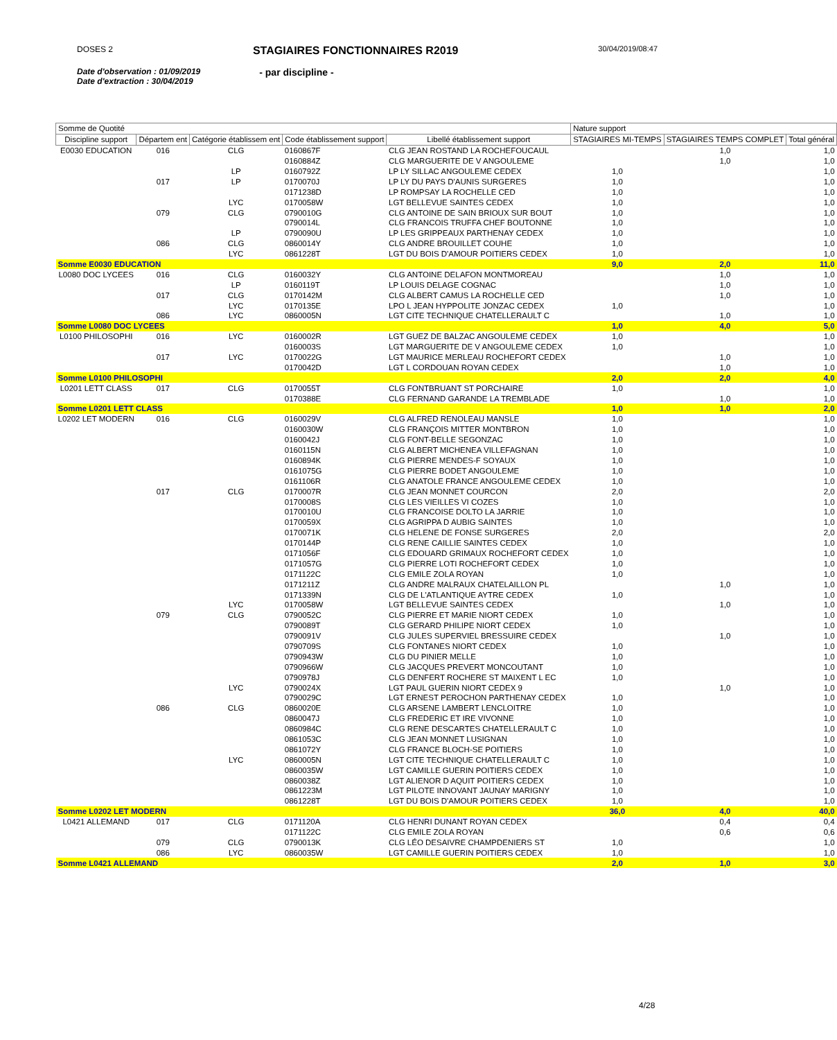DOSES 2 STAGIAIRES FONCTIONNAIRES R2019 30/04/2019/08:47
Date d'observation : 01/09/2019
Date d'extraction : 30/04/2019 - par discipline -
| Somme de Quotité | | | | | Nature support | | |
| --- | --- | --- | --- | --- | --- | --- | --- |
| Discipline support | Départem ent | Catégorie établissem ent | Code établissement support | Libellé établissement support | STAGIAIRES MI-TEMPS | STAGIAIRES TEMPS COMPLET | Total général |
| E0030 EDUCATION | 016 | CLG | 0160867F | CLG JEAN ROSTAND LA ROCHEFOUCAUL | | 1,0 | 1,0 |
| | | | 0160884Z | CLG MARGUERITE DE V ANGOULEME | | 1,0 | 1,0 |
| | | LP | 0160792Z | LP LY SILLAC ANGOULEME CEDEX | 1,0 | | 1,0 |
| | 017 | LP | 0170070J | LP LY DU PAYS D'AUNIS SURGERES | 1,0 | | 1,0 |
| | | | 0171238D | LP ROMPSAY LA ROCHELLE CED | 1,0 | | 1,0 |
| | | LYC | 0170058W | LGT BELLEVUE SAINTES CEDEX | 1,0 | | 1,0 |
| | 079 | CLG | 0790010G | CLG ANTOINE DE SAIN BRIOUX SUR BOUT | 1,0 | | 1,0 |
| | | | 0790014L | CLG FRANCOIS TRUFFA CHEF BOUTONNE | 1,0 | | 1,0 |
| | | LP | 0790090U | LP LES GRIPPEAUX PARTHENAY CEDEX | 1,0 | | 1,0 |
| | 086 | CLG | 0860014Y | CLG ANDRE BROUILLET COUHE | 1,0 | | 1,0 |
| | | LYC | 0861228T | LGT DU BOIS D'AMOUR POITIERS CEDEX | 1,0 | | 1,0 |
| Somme E0030 EDUCATION | | | | | 9,0 | 2,0 | 11,0 |
| L0080 DOC LYCEES | 016 | CLG | 0160032Y | CLG ANTOINE DELAFON MONTMOREAU | | 1,0 | 1,0 |
| | | LP | 0160119T | LP LOUIS DELAGE COGNAC | | 1,0 | 1,0 |
| | 017 | CLG | 0170142M | CLG ALBERT CAMUS LA ROCHELLE CED | | 1,0 | 1,0 |
| | | LYC | 0170135E | LPO L JEAN HYPPOLITE JONZAC CEDEX | 1,0 | | 1,0 |
| | 086 | LYC | 0860005N | LGT CITE TECHNIQUE CHATELLERAULT C | | 1,0 | 1,0 |
| Somme L0080 DOC LYCEES | | | | | 1,0 | 4,0 | 5,0 |
| L0100 PHILOSOPHI | 016 | LYC | 0160002R | LGT GUEZ DE BALZAC ANGOULEME CEDEX | 1,0 | | 1,0 |
| | | | 0160003S | LGT MARGUERITE DE V ANGOULEME CEDEX | 1,0 | | 1,0 |
| | 017 | LYC | 0170022G | LGT MAURICE MERLEAU ROCHEFORT CEDEX | | 1,0 | 1,0 |
| | | | 0170042D | LGT L CORDOUAN ROYAN CEDEX | | 1,0 | 1,0 |
| Somme L0100 PHILOSOPHI | | | | | 2,0 | 2,0 | 4,0 |
| L0201 LETT CLASS | 017 | CLG | 0170055T | CLG FONTBRUANT ST PORCHAIRE | 1,0 | | 1,0 |
| | | | 0170388E | CLG FERNAND GARANDE LA TREMBLADE | | 1,0 | 1,0 |
| Somme L0201 LETT CLASS | | | | | 1,0 | 1,0 | 2,0 |
| L0202 LET MODERN | 016 | CLG | 0160029V | CLG ALFRED RENOLEAU MANSLE | 1,0 | | 1,0 |
| | | | 0160030W | CLG FRANÇOIS MITTER MONTBRON | 1,0 | | 1,0 |
| | | | 0160042J | CLG FONT-BELLE SEGONZAC | 1,0 | | 1,0 |
| | | | 0160115N | CLG ALBERT MICHENEA VILLEFAGNAN | 1,0 | | 1,0 |
| | | | 0160894K | CLG PIERRE MENDES-F SOYAUX | 1,0 | | 1,0 |
| | | | 0161075G | CLG PIERRE BODET ANGOULEME | 1,0 | | 1,0 |
| | | | 0161106R | CLG ANATOLE FRANCE ANGOULEME CEDEX | 1,0 | | 1,0 |
| | 017 | CLG | 0170007R | CLG JEAN MONNET COURCON | 2,0 | | 2,0 |
| | | | 0170008S | CLG LES VIEILLES VI COZES | 1,0 | | 1,0 |
| | | | 0170010U | CLG FRANCOISE DOLTO LA JARRIE | 1,0 | | 1,0 |
| | | | 0170059X | CLG AGRIPPA D AUBIG SAINTES | 1,0 | | 1,0 |
| | | | 0170071K | CLG HELENE DE FONSE SURGERES | 2,0 | | 2,0 |
| | | | 0170144P | CLG RENE CAILLIE SAINTES CEDEX | 1,0 | | 1,0 |
| | | | 0171056F | CLG EDOUARD GRIMAUX ROCHEFORT CEDEX | 1,0 | | 1,0 |
| | | | 0171057G | CLG PIERRE LOTI ROCHEFORT CEDEX | 1,0 | | 1,0 |
| | | | 0171122C | CLG EMILE ZOLA ROYAN | 1,0 | | 1,0 |
| | | | 0171211Z | CLG ANDRE MALRAUX CHATELAILLON PL | | 1,0 | 1,0 |
| | | | 0171339N | CLG DE L'ATLANTIQUE AYTRE CEDEX | 1,0 | | 1,0 |
| | | LYC | 0170058W | LGT BELLEVUE SAINTES CEDEX | | 1,0 | 1,0 |
| | 079 | CLG | 0790052C | CLG PIERRE ET MARIE NIORT CEDEX | 1,0 | | 1,0 |
| | | | 0790089T | CLG GERARD PHILIPE NIORT CEDEX | 1,0 | | 1,0 |
| | | | 0790091V | CLG JULES SUPERVIEL BRESSUIRE CEDEX | | 1,0 | 1,0 |
| | | | 0790709S | CLG FONTANES NIORT CEDEX | 1,0 | | 1,0 |
| | | | 0790943W | CLG DU PINIER MELLE | 1,0 | | 1,0 |
| | | | 0790966W | CLG JACQUES PREVERT MONCOUTANT | 1,0 | | 1,0 |
| | | | 0790978J | CLG DENFERT ROCHERE ST MAIXENT L EC | 1,0 | | 1,0 |
| | | LYC | 0790024X | LGT PAUL GUERIN NIORT CEDEX 9 | | 1,0 | 1,0 |
| | | | 0790029C | LGT ERNEST PEROCHON PARTHENAY CEDEX | 1,0 | | 1,0 |
| | 086 | CLG | 0860020E | CLG ARSENE LAMBERT LENCLOITRE | 1,0 | | 1,0 |
| | | | 0860047J | CLG FREDERIC ET IRE VIVONNE | 1,0 | | 1,0 |
| | | | 0860984C | CLG RENE DESCARTES CHATELLERAULT C | 1,0 | | 1,0 |
| | | | 0861053C | CLG JEAN MONNET LUSIGNAN | 1,0 | | 1,0 |
| | | | 0861072Y | CLG FRANCE BLOCH-SE POITIERS | 1,0 | | 1,0 |
| | | LYC | 0860005N | LGT CITE TECHNIQUE CHATELLERAULT C | 1,0 | | 1,0 |
| | | | 0860035W | LGT CAMILLE GUERIN POITIERS CEDEX | 1,0 | | 1,0 |
| | | | 0860038Z | LGT ALIENOR D AQUIT POITIERS CEDEX | 1,0 | | 1,0 |
| | | | 0861223M | LGT PILOTE INNOVANT JAUNAY MARIGNY | 1,0 | | 1,0 |
| | | | 0861228T | LGT DU BOIS D'AMOUR POITIERS CEDEX | 1,0 | | 1,0 |
| Somme L0202 LET MODERN | | | | | 36,0 | 4,0 | 40,0 |
| L0421 ALLEMAND | 017 | CLG | 0171120A | CLG HENRI DUNANT ROYAN CEDEX | | 0,4 | 0,4 |
| | | | 0171122C | CLG EMILE ZOLA ROYAN | | 0,6 | 0,6 |
| | 079 | CLG | 0790013K | CLG LÉO DESAIVRE CHAMPDENIERS ST | 1,0 | | 1,0 |
| | 086 | LYC | 0860035W | LGT CAMILLE GUERIN POITIERS CEDEX | 1,0 | | 1,0 |
| Somme L0421 ALLEMAND | | | | | 2,0 | 1,0 | 3,0 |
4/28